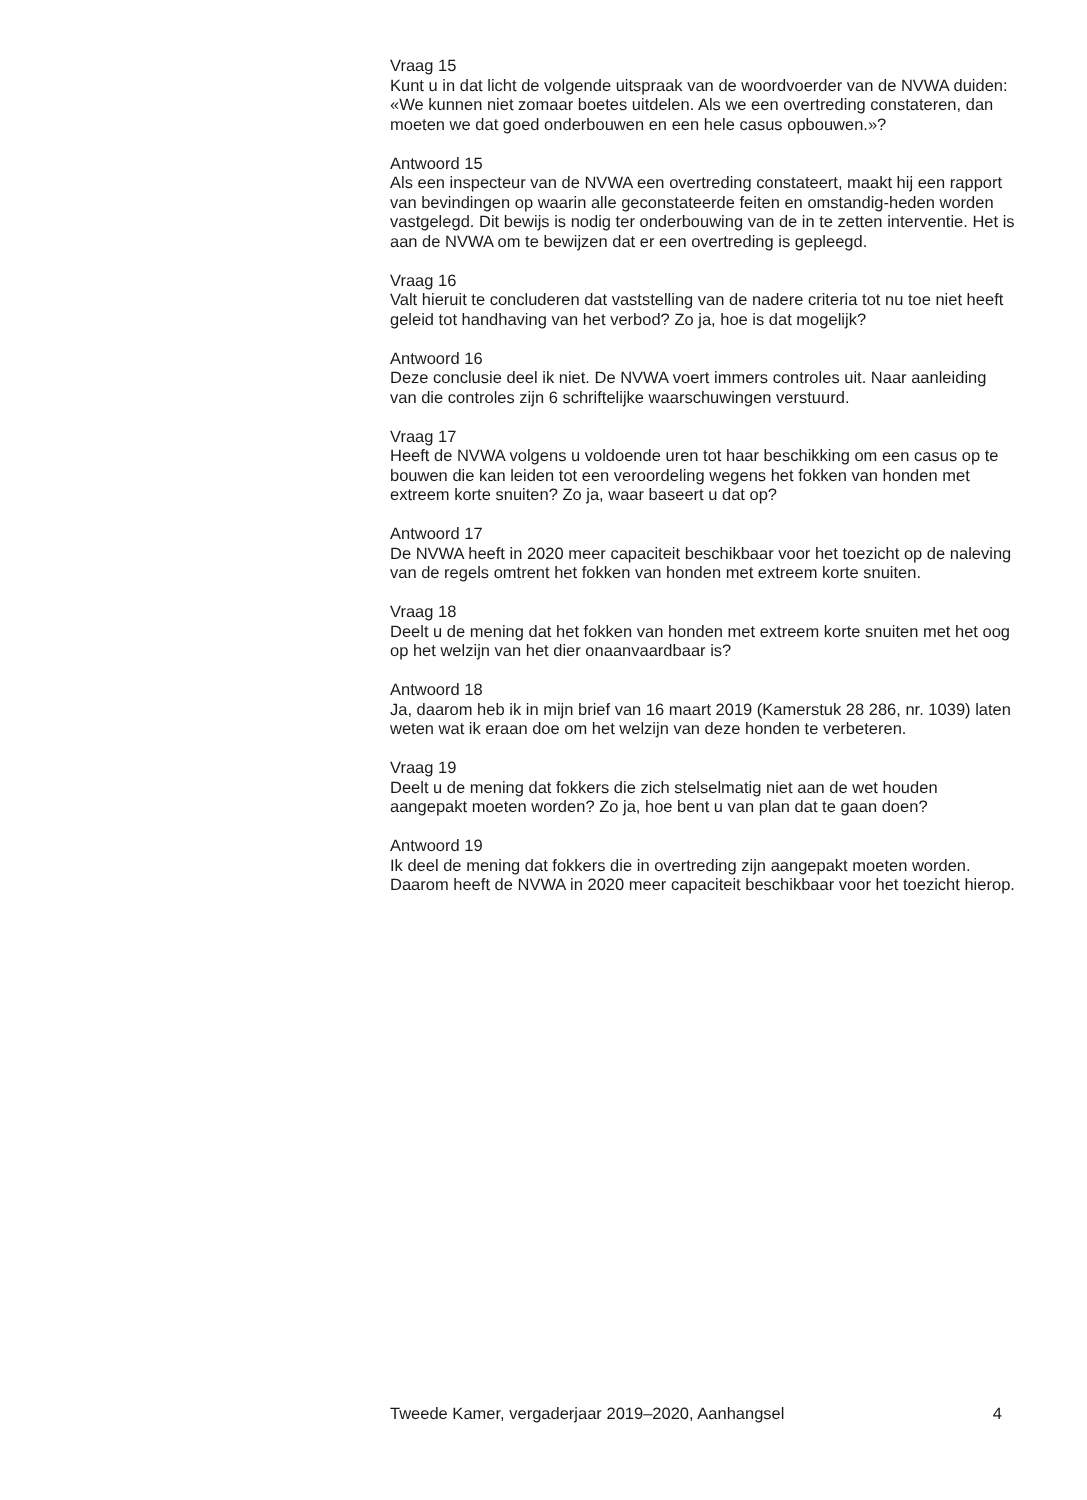Vraag 15
Kunt u in dat licht de volgende uitspraak van de woordvoerder van de NVWA duiden: «We kunnen niet zomaar boetes uitdelen. Als we een overtreding constateren, dan moeten we dat goed onderbouwen en een hele casus opbouwen.»?
Antwoord 15
Als een inspecteur van de NVWA een overtreding constateert, maakt hij een rapport van bevindingen op waarin alle geconstateerde feiten en omstandig-heden worden vastgelegd. Dit bewijs is nodig ter onderbouwing van de in te zetten interventie. Het is aan de NVWA om te bewijzen dat er een overtreding is gepleegd.
Vraag 16
Valt hieruit te concluderen dat vaststelling van de nadere criteria tot nu toe niet heeft geleid tot handhaving van het verbod? Zo ja, hoe is dat mogelijk?
Antwoord 16
Deze conclusie deel ik niet. De NVWA voert immers controles uit. Naar aanleiding van die controles zijn 6 schriftelijke waarschuwingen verstuurd.
Vraag 17
Heeft de NVWA volgens u voldoende uren tot haar beschikking om een casus op te bouwen die kan leiden tot een veroordeling wegens het fokken van honden met extreem korte snuiten? Zo ja, waar baseert u dat op?
Antwoord 17
De NVWA heeft in 2020 meer capaciteit beschikbaar voor het toezicht op de naleving van de regels omtrent het fokken van honden met extreem korte snuiten.
Vraag 18
Deelt u de mening dat het fokken van honden met extreem korte snuiten met het oog op het welzijn van het dier onaanvaardbaar is?
Antwoord 18
Ja, daarom heb ik in mijn brief van 16 maart 2019 (Kamerstuk 28 286, nr. 1039) laten weten wat ik eraan doe om het welzijn van deze honden te verbeteren.
Vraag 19
Deelt u de mening dat fokkers die zich stelselmatig niet aan de wet houden aangepakt moeten worden? Zo ja, hoe bent u van plan dat te gaan doen?
Antwoord 19
Ik deel de mening dat fokkers die in overtreding zijn aangepakt moeten worden. Daarom heeft de NVWA in 2020 meer capaciteit beschikbaar voor het toezicht hierop.
Tweede Kamer, vergaderjaar 2019–2020, Aanhangsel 4